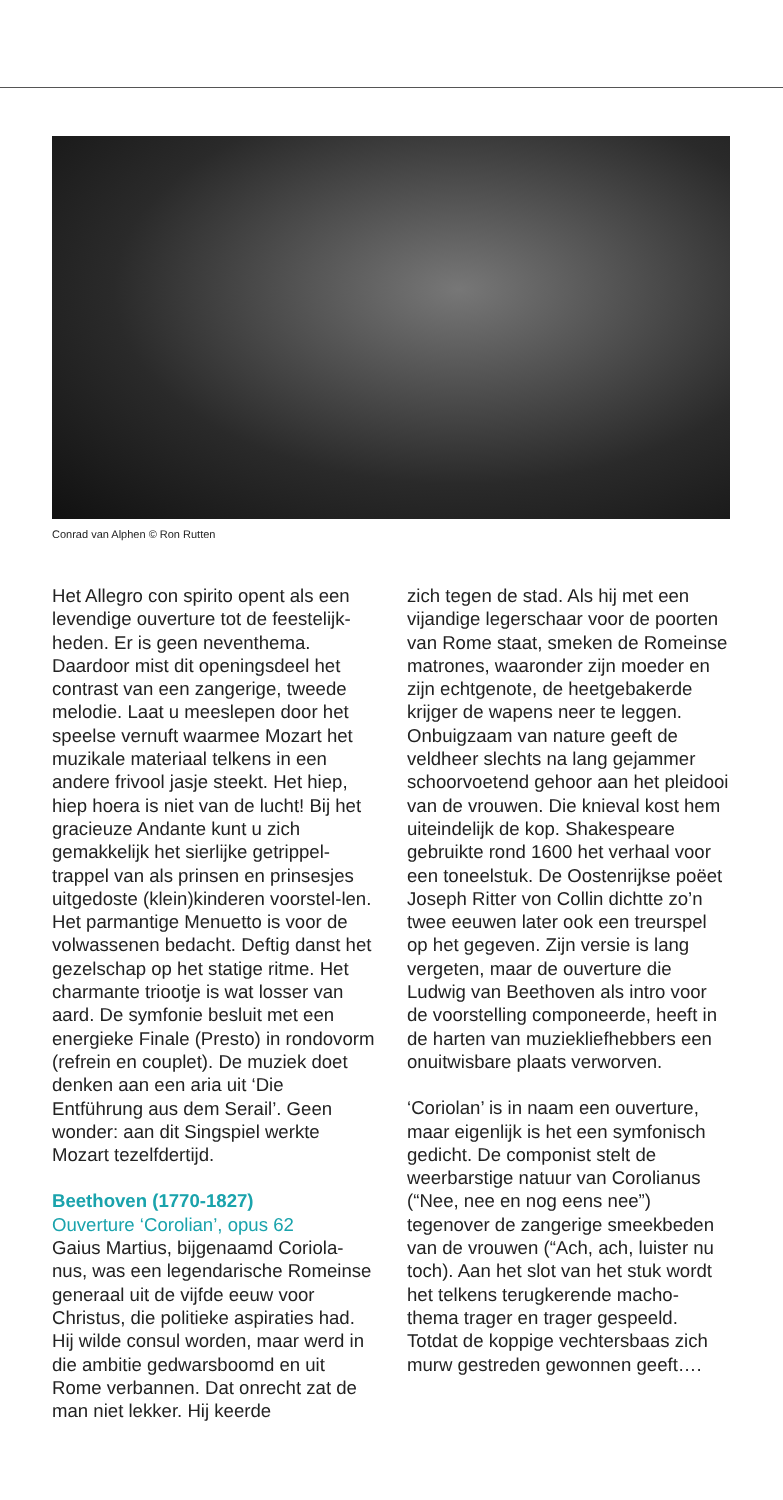Conrad van Alphen © Ron Rutten
Het Allegro con spirito opent als een levendige ouverture tot de feestelijk-heden. Er is geen neventhema. Daardoor mist dit openingsdeel het contrast van een zangerige, tweede melodie. Laat u meeslepen door het speelse vernuft waarmee Mozart het muzikale materiaal telkens in een andere frivool jasje steekt. Het hiep, hiep hoera is niet van de lucht! Bij het gracieuze Andante kunt u zich gemakkelijk het sierlijke getrippel-trappel van als prinsen en prinsesjes uitgedoste (klein)kinderen voorstel-len. Het parmantige Menuetto is voor de volwassenen bedacht. Deftig danst het gezelschap op het statige ritme. Het charmante triootje is wat losser van aard. De symfonie besluit met een energieke Finale (Presto) in rondovorm (refrein en couplet). De muziek doet denken aan een aria uit ‘Die Entführung aus dem Serail’. Geen wonder: aan dit Singspiel werkte Mozart tezelfdertijd.
Beethoven (1770-1827)
Ouverture ‘Corolian’, opus 62
Gaius Martius, bijgenaamd Coriola-nus, was een legendarische Romeinse generaal uit de vijfde eeuw voor Christus, die politieke aspiraties had. Hij wilde consul worden, maar werd in die ambitie gedwarsboomd en uit Rome verbannen. Dat onrecht zat de man niet lekker. Hij keerde
zich tegen de stad. Als hij met een vijandige legerschaar voor de poorten van Rome staat, smeken de Romeinse matrones, waaronder zijn moeder en zijn echtgenote, de heetgebakerde krijger de wapens neer te leggen. Onbuigzaam van nature geeft de veldheer slechts na lang gejammer schoorvoetend gehoor aan het pleidooi van de vrouwen. Die knieval kost hem uiteindelijk de kop. Shakespeare gebruikte rond 1600 het verhaal voor een toneelstuk. De Oostenrijkse poëet Joseph Ritter von Collin dichtte zo’n twee eeuwen later ook een treurspel op het gegeven. Zijn versie is lang vergeten, maar de ouverture die Ludwig van Beethoven als intro voor de voorstelling componeerde, heeft in de harten van muziekliefhebbers een onuitwisbare plaats verworven.
‘Coriolan’ is in naam een ouverture, maar eigenlijk is het een symfonisch gedicht. De componist stelt de weerbarstige natuur van Corolianus (“Nee, nee en nog eens nee”) tegenover de zangerige smeekbeden van de vrouwen (“Ach, ach, luister nu toch). Aan het slot van het stuk wordt het telkens terugkerende macho-thema trager en trager gespeeld. Totdat de koppige vechtersbaas zich murw gestreden gewonnen geeft….